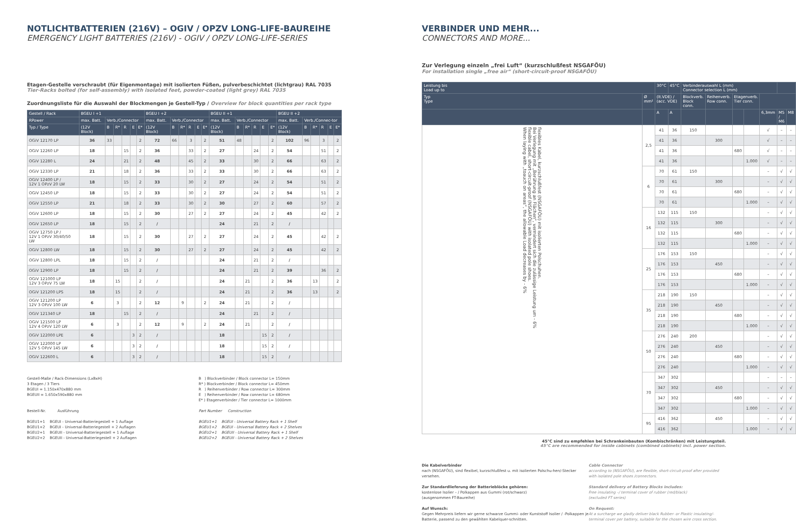NOTLICHTBATTERIEN (216V) – OGIV / OPZV LONG-LIFE-BAUREIHE
EMERGENCY LIGHT BATTERIES (216V) - OGIV / OPZV LONG-LIFE-SERIES
Etagen-Gestelle verschraubt (für Eigenmontage) mit isolierten Füßen, pulverbeschichtet (lichtgrau) RAL 7035
Tier-Racks bolted (for self-assembly) with isolated feet, powder-coated (light grey) RAL 7035
Zuordnungsliste für die Auswahl der Blockmengen je Gestell-Typ / Overview for block quantities per rack type
| Gestell / Rack | BGEU I +1 | | | | | | BGEU I +2 | | | | | | BGEU II +1 | | | | | | BGEU II +2 | | | | | |
| --- | --- | --- | --- | --- | --- | --- | --- | --- | --- | --- | --- | --- | --- | --- | --- | --- | --- | --- | --- | --- | --- | --- | --- | --- |
| RPower | max. Batt. | Verb./Connector | | | | | max. Batt. | Verb./Connector | | | | | max. Batt. | Verb./Connector | | | | | max. Batt. | Verb./Connec-tor | | | | |
| Typ / Type | (12V Block) | B | R* | R | E | E* | (12V Block) | B | R* | R | E | E* | (12V Block) | B | R* | R | E | E* | (12V Block) | B | R* | R | E | E* |
| OGiV 12170 LP | 36 | 33 | | | | 2 | 72 | 66 | | 3 | | 2 | 51 | 48 | | | | 2 | 102 | 96 | | 3 | | 2 |
| OGiV 12260 LP | 18 | | | 15 | | 2 | 36 | | | 33 | | 2 | 27 | | | 24 | | 2 | 54 | | | 51 | | 2 |
| OGiV 12280 L | 24 | | | 21 | | 2 | 48 | | | 45 | | 2 | 33 | | | 30 | | 2 | 66 | | | 63 | | 2 |
| OGiV 12330 LP | 21 | | | 18 | | 2 | 36 | | | 33 | | 2 | 33 | | | 30 | | 2 | 66 | | | 63 | | 2 |
| OGiV 12400 LP / 12V 1 OPzV 20 LW | 18 | | | 15 | | 2 | 33 | | | 30 | | 2 | 27 | | | 24 | | 2 | 54 | | | 51 | | 2 |
| OGiV 12450 LP | 18 | | | 15 | | 2 | 33 | | | 30 | | 2 | 27 | | | 24 | | 2 | 54 | | | 51 | | 2 |
| OGiV 12550 LP | 21 | | | 18 | | 2 | 33 | | | 30 | | 2 | 30 | | | 27 | | 2 | 60 | | | 57 | | 2 |
| OGiV 12600 LP | 18 | | | 15 | | 2 | 30 | | | 27 | | 2 | 27 | | | 24 | | 2 | 45 | | | 42 | | 2 |
| OGiV 12650 LP | 18 | | | 15 | | 2 | / | | | | | | 24 | | | 21 | | 2 | / | | | | | |
| OGiV 12750 LP / 12V 1 OPzV 30/40/50 LW | 18 | | | 15 | | 2 | 30 | | | 27 | | 2 | 27 | | | 24 | | 2 | 45 | | | 42 | | 2 |
| OGiV 12800 LW | 18 | | | 15 | | 2 | 30 | | | 27 | | 2 | 27 | | | 24 | | 2 | 45 | | | 42 | | 2 |
| OGiV 12800 LPL | 18 | | | 15 | | 2 | / | | | | | | 24 | | | 21 | | 2 | / | | | | | |
| OGiV 12900 LP | 18 | | | 15 | | 2 | / | | | | | | 24 | | | 21 | | 2 | 39 | | | 36 | | 2 |
| OGiV 121000 LP 12V 3 OPzV 75 LW | 18 | | 15 | | | 2 | / | | | | | | 24 | | 21 | | | 2 | 36 | | 13 | | | 2 |
| OGiV 121200 LPS | 18 | | 15 | | | 2 | / | | | | | | 24 | | 21 | | | 2 | 36 | | 13 | | | 2 |
| OGiV 121200 LP 12V 3 OPzV 100 LW | 6 | | 3 | | | 2 | 12 | | 9 | | | 2 | 24 | | 21 | | | 2 | / | | | | | |
| OGiV 121340 LP | 18 | | | 15 | | 2 | / | | | | | | 24 | | | 21 | | 2 | / | | | | | |
| OGiV 121500 LP 12V 4 OPzV 120 LW | 6 | | 3 | | | 2 | 12 | | 9 | | | 2 | 24 | | 21 | | | 2 | / | | | | | |
| OGiV 122000 LPE | 6 | | | | 3 | 2 | / | | | | | | 18 | | | | 15 | 2 | / | | | | | |
| OGiV 122000 LP 12V 5 OPzV 145 LW | 6 | | | | 3 | 2 | / | | | | | | 18 | | | | 15 | 2 | / | | | | | |
| OGiV 122600 L | 6 | | | | 3 | 2 | / | | | | | | 18 | | | | 15 | 2 | / | | | | | |
Gestell-Maße / Rack-Dimensions (LxBxH)
3 Etagen / 3 Tiers
BGEUI = 1.150x470x880 mm
BGEUII = 1.650x590x880 mm
Bestell-Nr. Ausführung
BGEU1+1 BGEUI - Universal-Batteriegestell + 1 Auflage
BGEU1+2 BGEUI - Universal-Batteriegestell + 2 Auflagen
BGEU2+1 BGEUII - Universal-Batteriegestell + 1 Auflage
BGEU2+2 BGEUII - Universal-Batteriegestell + 2 Auflagen
B ) Blockverbinder / Block connector L= 150mm
R* ) Blockverbinder / Block connector L= 450mm
R ) Reihenverbinder / Row connector L= 300mm
E ) Reihenverbinder / Row connector L= 680mm
E* ) Etagenverbinder / Tier connector L= 1000mm
Part Number Construction
BGEU1+1 BGEUI - Universal Battery Rack + 1 Shelf
BGEU1+2 BGEUI - Universal Battery Rack + 2 Shelves
BGEU2+1 BGEUII - Universal Battery Rack + 1 Shelf
BGEU2+2 BGEUII - Universal Battery Rack + 2 Shelves
VERBINDER UND MEHR...
CONNECTORS AND MORE...
Zur Verlegung einzeln „frei Luft“ (kurzschlußfest NSGAFÖU)
For installation single „free air“ (short-circuit-proof NSGAFÖU)
| Leistung bis Load up to | | 30°C | 45°C | Verbinderauswahl L (mm) Connector selection L (mm) | | | | | | |
| --- | --- | --- | --- | --- | --- | --- | --- | --- | --- | --- |
| Typ Type | Ø mm² | (lt.VDE) / (acc. VDE) | | Blockverb. Block conn. | Reihenverb. Row conn. | Etagenverb. Tier conn. | | | | |
| | | A | A | | | | | 6,3mm | M5 / M6 | M8 |
| flexibles Kabel, kurzschlußfest (NSGAFÖU) mit isolierten Polschuhen. Bei Verlegung mit „Berührung an Flächen“, vermindert sich die zulässige Leistung um - 6% flexible cabel, short-circuit-proof (NSGAFÖU) with isolated pole shoes. When laying with „toauch on areas“, the allowable Load decreases by - 6% | 2,5 | 41 | 36 | 150 | | | | √ | – | – |
| | | 41 | 36 | | 300 | | | √ | – | – |
| | | 41 | 36 | | | 680 | | √ | – | – |
| | | 41 | 36 | | | | 1.000 | √ | – | – |
| | 6 | 70 | 61 | 150 | | | | – | √ | √ |
| | | 70 | 61 | | 300 | | | – | √ | √ |
| | | 70 | 61 | | | 680 | | – | √ | √ |
| | | 70 | 61 | | | | 1.000 | – | √ | √ |
| | 16 | 132 | 115 | 150 | | | | – | √ | √ |
| | | 132 | 115 | | 300 | | | – | √ | √ |
| | | 132 | 115 | | | 680 | | – | √ | √ |
| | | 132 | 115 | | | | 1.000 | – | √ | √ |
| | 25 | 176 | 153 | 150 | | | | – | √ | √ |
| | | 176 | 153 | | 450 | | | – | √ | √ |
| | | 176 | 153 | | | 680 | | – | √ | √ |
| | | 176 | 153 | | | | 1.000 | – | √ | √ |
| | 35 | 218 | 190 | 150 | | | | – | √ | √ |
| | | 218 | 190 | | 450 | | | – | √ | √ |
| | | 218 | 190 | | | 680 | | – | √ | √ |
| | | 218 | 190 | | | | 1.000 | – | √ | √ |
| | 50 | 276 | 240 | 200 | | | | – | √ | √ |
| | | 276 | 240 | | 450 | | | – | √ | √ |
| | | 276 | 240 | | | 680 | | – | √ | √ |
| | | 276 | 240 | | | | 1.000 | – | √ | √ |
| | 70 | 347 | 302 | | | | | – | – | – |
| | | 347 | 302 | | 450 | | | – | √ | √ |
| | | 347 | 302 | | | 680 | | – | √ | √ |
| | | 347 | 302 | | | | 1.000 | – | √ | √ |
| | 95 | 416 | 362 | | 450 | | | – | √ | √ |
| | | 416 | 362 | | | | 1.000 | – | √ | √ |
45°C sind zu empfehlen bei Schrankeinbauten (Kombischränken) mit Leistungsteil.
45°C are recommended for inside cabinets (combined cabinets) incl. power section.
Die Kabelverbinder
nach (NSGAFÖU), sind flexibel, kurzschlußfest u. mit isolierten Polschu-hen/-Stecker versehen.
Zur Standardlieferung der Batterieblöcke gehören:
kostenlose Isolier – / Polkappen aus Gummi (rot/schwarz)
(ausgenommen FT-Baureihe)
Auf Wunsch:
Gegen Mehrpreis liefern wir gerne schwarze Gummi- oder Kunststoff Isolier / -Polkappen je Batterie, passend zu den gewählten Kabelquer-schnitten.
Cable Connector
according to (NSGAFÖU), are flexible, short-circuit-proof after provided with isolated pole shoes /connectors.
Standard delivery of Battery Blocks includes:
Free insulating –/ terminal cover of rubber (red/black)
(excluded FT series)
On Request:
At a surcharge we gladly deliver black Rubber- or Plastic insulating/-terminal cover per battery, suitable for the chosen wire cross section.